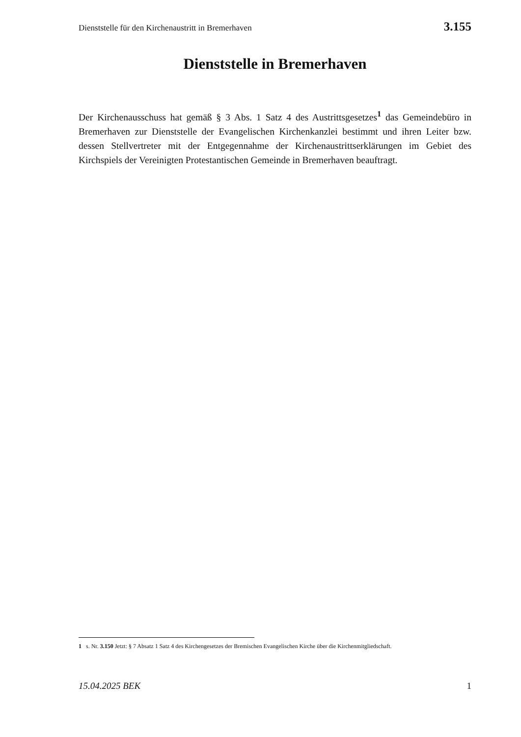Dienststelle für den Kirchenaustritt in Bremerhaven 3.155
Dienststelle in Bremerhaven
Der Kirchenausschuss hat gemäß § 3 Abs. 1 Satz 4 des Austrittsgesetzes<sup>1</sup> das Gemeindebüro in Bremerhaven zur Dienststelle der Evangelischen Kirchenkanzlei bestimmt und ihren Leiter bzw. dessen Stellvertreter mit der Entgegennahme der Kirchenaustrittserklärungen im Gebiet des Kirchspiels der Vereinigten Protestantischen Gemeinde in Bremerhaven beauftragt.
1 s. Nr. 3.150 Jetzt: § 7 Absatz 1 Satz 4 des Kirchengesetzes der Bremischen Evangelischen Kirche über die Kirchenmitgliedschaft.
15.04.2025 BEK 1